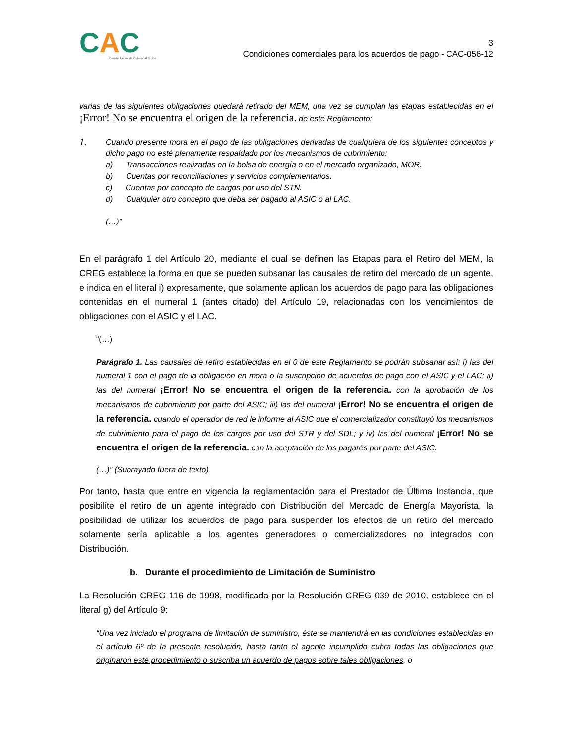CAC
Comité Asesor de Comercialización
3
Condiciones comerciales para los acuerdos de pago - CAC-056-12
varias de las siguientes obligaciones quedará retirado del MEM, una vez se cumplan las etapas establecidas en el ¡Error! No se encuentra el origen de la referencia. de este Reglamento:
1.
Cuando presente mora en el pago de las obligaciones derivadas de cualquiera de los siguientes conceptos y dicho pago no esté plenamente respaldado por los mecanismos de cubrimiento:
a) Transacciones realizadas en la bolsa de energía o en el mercado organizado, MOR.
b) Cuentas por reconciliaciones y servicios complementarios.
c) Cuentas por concepto de cargos por uso del STN.
d) Cualquier otro concepto que deba ser pagado al ASIC o al LAC.
(…)”
En el parágrafo 1 del Artículo 20, mediante el cual se definen las Etapas para el Retiro del MEM, la CREG establece la forma en que se pueden subsanar las causales de retiro del mercado de un agente, e indica en el literal i) expresamente, que solamente aplican los acuerdos de pago para las obligaciones contenidas en el numeral 1 (antes citado) del Artículo 19, relacionadas con los vencimientos de obligaciones con el ASIC y el LAC.
“(…)
Parágrafo 1. Las causales de retiro establecidas en el 0 de este Reglamento se podrán subsanar así: i) las del numeral 1 con el pago de la obligación en mora o la suscripción de acuerdos de pago con el ASIC y el LAC; ii) las del numeral ¡Error! No se encuentra el origen de la referencia. con la aprobación de los mecanismos de cubrimiento por parte del ASIC; iii) las del numeral ¡Error! No se encuentra el origen de la referencia. cuando el operador de red le informe al ASIC que el comercializador constituyó los mecanismos de cubrimiento para el pago de los cargos por uso del STR y del SDL; y iv) las del numeral ¡Error! No se encuentra el origen de la referencia. con la aceptación de los pagarés por parte del ASIC.
(…)” (Subrayado fuera de texto)
Por tanto, hasta que entre en vigencia la reglamentación para el Prestador de Última Instancia, que posibilite el retiro de un agente integrado con Distribución del Mercado de Energía Mayorista, la posibilidad de utilizar los acuerdos de pago para suspender los efectos de un retiro del mercado solamente sería aplicable a los agentes generadores o comercializadores no integrados con Distribución.
b. Durante el procedimiento de Limitación de Suministro
La Resolución CREG 116 de 1998, modificada por la Resolución CREG 039 de 2010, establece en el literal g) del Artículo 9:
“Una vez iniciado el programa de limitación de suministro, éste se mantendrá en las condiciones establecidas en el artículo 6º de la presente resolución, hasta tanto el agente incumplido cubra todas las obligaciones que originaron este procedimiento o suscriba un acuerdo de pagos sobre tales obligaciones, o